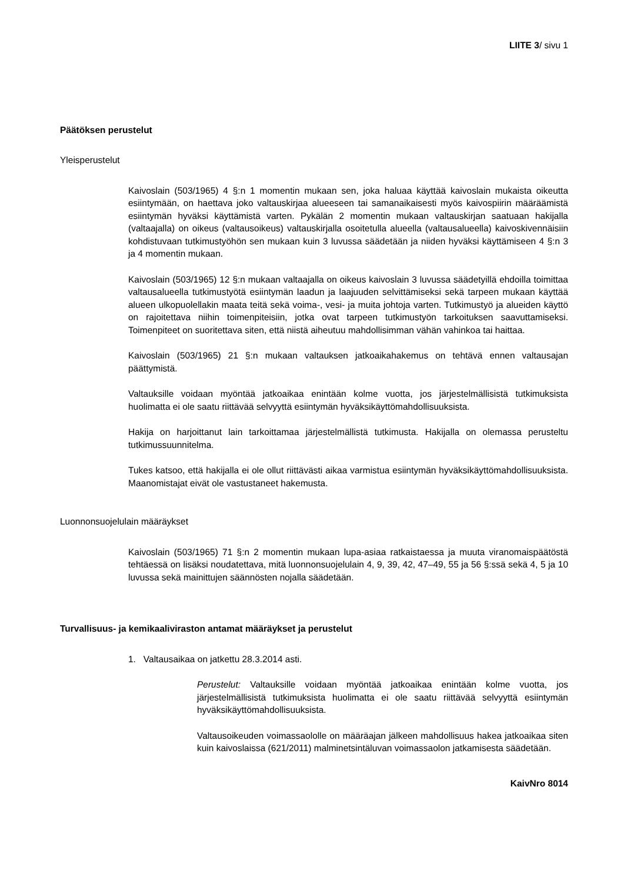LIITE 3/ sivu 1
Päätöksen perustelut
Yleisperustelut
Kaivoslain (503/1965) 4 §:n 1 momentin mukaan sen, joka haluaa käyttää kaivoslain mukaista oikeutta esiintymään, on haettava joko valtauskirjaa alueeseen tai samanaikaisesti myös kaivospiirin määräämistä esiintymän hyväksi käyttämistä varten. Pykälän 2 momentin mukaan valtauskirjan saatuaan hakijalla (valtaajalla) on oikeus (valtausoikeus) valtauskirjalla osoitetulla alueella (valtausalueella) kaivoskivennäisiin kohdistuvaan tutkimustyöhön sen mukaan kuin 3 luvussa säädetään ja niiden hyväksi käyttämiseen 4 §:n 3 ja 4 momentin mukaan.
Kaivoslain (503/1965) 12 §:n mukaan valtaajalla on oikeus kaivoslain 3 luvussa säädetyillä ehdoilla toimittaa valtausalueella tutkimustyötä esiintymän laadun ja laajuuden selvittämiseksi sekä tarpeen mukaan käyttää alueen ulkopuolellakin maata teitä sekä voima-, vesi- ja muita johtoja varten. Tutkimustyö ja alueiden käyttö on rajoitettava niihin toimenpiteisiin, jotka ovat tarpeen tutkimustyön tarkoituksen saavuttamiseksi. Toimenpiteet on suoritettava siten, että niistä aiheutuu mahdollisimman vähän vahinkoa tai haittaa.
Kaivoslain (503/1965) 21 §:n mukaan valtauksen jatkoaikahakemus on tehtävä ennen valtausajan päättymistä.
Valtauksille voidaan myöntää jatkoaikaa enintään kolme vuotta, jos järjestelmällisistä tutkimuksista huolimatta ei ole saatu riittävää selvyyttä esiintymän hyväksikäyttömahdollisuuksista.
Hakija on harjoittanut lain tarkoittamaa järjestelmällistä tutkimusta. Hakijalla on olemassa perusteltu tutkimussuunnitelma.
Tukes katsoo, että hakijalla ei ole ollut riittävästi aikaa varmistua esiintymän hyväksikäyttömahdollisuuksista. Maanomistajat eivät ole vastustaneet hakemusta.
Luonnonsuojelulain määräykset
Kaivoslain (503/1965) 71 §:n 2 momentin mukaan lupa-asiaa ratkaistaessa ja muuta viranomaispäätöstä tehtäessä on lisäksi noudatettava, mitä luonnonsuojelulain 4, 9, 39, 42, 47–49, 55 ja 56 §:ssä sekä 4, 5 ja 10 luvussa sekä mainittujen säännösten nojalla säädetään.
Turvallisuus- ja kemikaaliviraston antamat määräykset ja perustelut
1. Valtausaikaa on jatkettu 28.3.2014 asti.
Perustelut: Valtauksille voidaan myöntää jatkoaikaa enintään kolme vuotta, jos järjestelmällisistä tutkimuksista huolimatta ei ole saatu riittävää selvyyttä esiintymän hyväksikäyttömahdollisuuksista.
Valtausoikeuden voimassaololle on määräajan jälkeen mahdollisuus hakea jatkoaikaa siten kuin kaivoslaissa (621/2011) malminetsintäluvan voimassaolon jatkamisesta säädetään.
KaivNro 8014